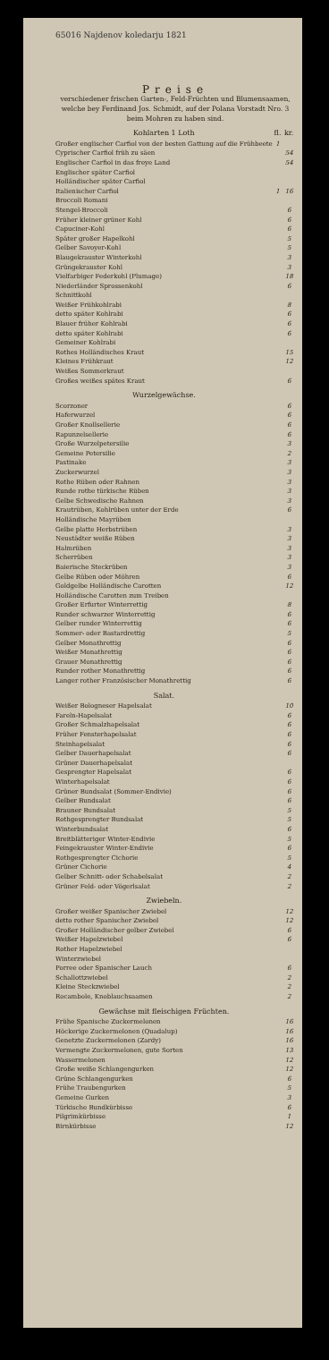65016 Najdenov koledarju 1821
Preise
verschiedener frischen Garten-, Feld-Früchten und Blumensaamen, welche bey Ferdinand Jos. Schmidt, auf der Polana Vorstadt Nro. 3 beim Mohren zu haben sind.
| Kohlarten 1 Loth | fl. | kr. |
| --- | --- | --- |
| Großer englischer Carfiol von der besten Gattung auf die Frühbeete | 1 | |
| Cyprischer Carfiol früh zu säen | | 54 |
| Englischer Carfiol in das freye Land | | 54 |
| Englischer später Carfiol | | |
| Holländischer später Carfiol | | |
| Italienischer Carfiol | 1 | 16 |
| Broccoli Romani | | |
| Stengel-Broccoli | | 6 |
| Früher kleiner grüner Kohl | | 6 |
| Capuciner-Kohl | | 6 |
| Später großer Hapelkohl | | 5 |
| Gelber Savoyer-Kohl | | 5 |
| Blaugekrauster Winterkohl | | 3 |
| Grüngekrauster Kohl | | 3 |
| Vielfarbiger Federkohl (Plumage) | | 18 |
| Niederländer Sprossenkohl | | 6 |
| Schnittkohl | | |
| Weißer Frühkohlrabi | | 8 |
| detto später Kohlrabi | | 6 |
| Blauer früher Kohlrabi | | 6 |
| detto später Kohlrabi | | 6 |
| Gemeiner Kohlrabi | | |
| Rothes Holländisches Kraut | | 15 |
| Kleines Frühkraut | | 12 |
| Weißes Sommerkraut | | |
| Großes weißes spätes Kraut | | 6 |
| Wurzelgewächse. | | |
| Scorzoner | | 6 |
| Haferwurzel | | 6 |
| Großer Knollsellerie | | 6 |
| Rapunzelsellerie | | 6 |
| Große Wurzelpetersilie | | 3 |
| Gemeine Petersilie | | 2 |
| Pastinake | | 3 |
| Zuckerwurzel | | 3 |
| Rothe Rüben oder Rahnen | | 3 |
| Runde rothe türkische Rüben | | 3 |
| Gelbe Schwedische Rahnen | | 3 |
| Krautrüben, Kohlrüben unter der Erde | | 6 |
| Holländische Mayrüben | | |
| Gelbe platte Herbstrüben | | 3 |
| Neustädter weiße Rüben | | 3 |
| Halmrüben | | 3 |
| Scherrüben | | 3 |
| Baierische Steckrüben | | 3 |
| Gelbe Rüben oder Möhren | | 6 |
| Goldgelbe Holländische Carotten | | 12 |
| Holländische Carotten zum Treiben | | |
| Großer Erfurter Winterrettig | | 8 |
| Runder schwarzer Winterrettig | | 6 |
| Gelber runder Winterrettig | | 6 |
| Sommer- oder Bastardrettig | | 5 |
| Gelber Monathrettig | | 6 |
| Weißer Monathrettig | | 6 |
| Grauer Monathrettig | | 6 |
| Runder rother Monathrettig | | 6 |
| Langer rother Französischer Monathrettig | | 6 |
| Salat. | | |
| Weißer Bologneser Hapelsalat | | 10 |
| Fareln-Hapelsalat | | 6 |
| Großer Schmalzhapelsalat | | 6 |
| Früher Fensterhapelsalat | | 6 |
| Steinhapelsalat | | 6 |
| Gelber Dauerhapelsalat | | 6 |
| Grüner Dauerhapelsalat | | |
| Gesprengter Hapelsalat | | 6 |
| Winterhapelsalat | | 6 |
| Grüner Bundsalat (Sommer-Endivie) | | 6 |
| Gelber Bundsalat | | 6 |
| Brauner Bundsalat | | 5 |
| Rothgesprengter Bundsalat | | 5 |
| Winterbundsalat | | 6 |
| Breitblätteriger Winter-Endivie | | 5 |
| Feingekrauster Winter-Endivie | | 6 |
| Rothgesprengter Cichorie | | 5 |
| Grüner Cichorie | | 4 |
| Gelber Schnitt- oder Schabelsalat | | 2 |
| Grüner Feld- oder Vögerlsalat | | 2 |
| Zwiebeln. | | |
| Großer weißer Spanischer Zwiebel | | 12 |
| detto rother Spanischer Zwiebel | | 12 |
| Großer Holländischer gelber Zwiebel | | 6 |
| Weißer Hapelzwiebel | | 6 |
| Rother Hapelzwiebel | | |
| Winterzwiebel | | |
| Porree oder Spanischer Lauch | | 6 |
| Schallottzwiebel | | 2 |
| Kleine Steckzwiebel | | 2 |
| Rocambole, Knoblauchsaamen | | 2 |
| Gewächse mit fleischigen Früchten. | | |
| Frühe Spanische Zuckermelonen | | 16 |
| Höckerige Zuckermelonen (Quadalup) | | 16 |
| Genetzte Zuckermelonen (Zardy) | | 16 |
| Vermengte Zuckermelonen, gute Sorten | | 13 |
| Wassermelonen | | 12 |
| Große weiße Schlangengurken | | 12 |
| Grüne Schlangengurken | | 6 |
| Frühe Traubengurken | | 5 |
| Gemeine Gurken | | 3 |
| Türkische Bundkürbisse | | 6 |
| Pilgrimkürbisse | | 1 |
| Birnkürbisse | | 12 |